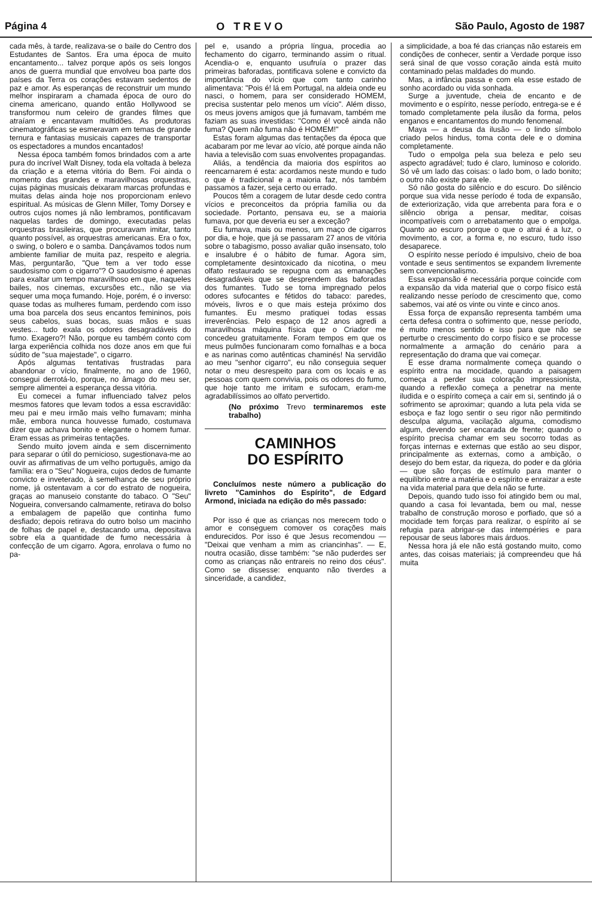Página 4 O TREVO São Paulo, Agosto de 1987
cada mês, à tarde, realizava-se o baile do Centro dos Estudantes de Santos. Era uma época de muito encantamento... talvez porque após os seis longos anos de guerra mundial que envolveu boa parte dos países da Terra os corações estavam sedentos de paz e amor. As esperanças de reconstruir um mundo melhor inspiraram a chamada época de ouro do cinema americano, quando então Hollywood se transformou num celeiro de grandes filmes que atraíam e encantavam multidões. As produtoras cinematográficas se esmeravam em temas de grande ternura e fantasias musicais capazes de transportar os espectadores a mundos encantados!
Nessa época também fomos brindados com a arte pura do incrível Walt Disney, toda ela voltada à beleza da criação e a eterna vitória do Bem. Foi ainda o momento das grandes e maravilhosas orquestras, cujas páginas musicais deixaram marcas profundas e muitas delas ainda hoje nos proporcionam enlevo espiritual. As músicas de Glenn Miller, Tomy Dorsey e outros cujos nomes já não lembramos, pontificavam naquelas tardes de domingo, executadas pelas orquestras brasileiras, que procuravam imitar, tanto quanto possível, as orquestras americanas. Era o fox, o swing, o bolero e o samba. Dançávamos todos num ambiente familiar de muita paz, respeito e alegria. Mas, perguntarão, "Que tem a ver todo esse saudosismo com o cigarro"? O saudosismo é apenas para exaltar um tempo maravilhoso em que, naqueles bailes, nos cinemas, excursões etc., não se via sequer uma moça fumando. Hoje, porém, é o inverso: quase todas as mulheres fumam, perdendo com isso uma boa parcela dos seus encantos femininos, pois seus cabelos, suas bocas, suas mãos e suas vestes... tudo exala os odores desagradáveis do fumo. Exagero?! Não, porque eu também conto com larga experiência colhida nos doze anos em que fui súdito de "sua majestade", o cigarro.
Após algumas tentativas frustradas para abandonar o vício, finalmente, no ano de 1960, consegui derrotá-lo, porque, no âmago do meu ser, sempre alimentei a esperança dessa vitória.
Eu comecei a fumar influenciado talvez pelos mesmos fatores que levam todos a essa escravidão: meu pai e meu irmão mais velho fumavam; minha mãe, embora nunca houvesse fumado, costumava dizer que achava bonito e elegante o homem fumar. Eram essas as primeiras tentações.
Sendo muito jovem ainda e sem discernimento para separar o útil do pernicioso, sugestionava-me ao ouvir as afirmativas de um velho português, amigo da família: era o "Seu" Nogueira, cujos dedos de fumante convicto e inveterado, à semelhança de seu próprio nome, já ostentavam a cor do estrato de nogueira, graças ao manuseio constante do tabaco. O "Seu" Nogueira, conversando calmamente, retirava do bolso a embalagem de papelão que continha fumo desfiado; depois retirava do outro bolso um macinho de folhas de papel e, destacando uma, depositava sobre ela a quantidade de fumo necessária à confecção de um cigarro. Agora, enrolava o fumo no pa-
pel e, usando a própria língua, procedia ao fechamento do cigarro, terminando assim o ritual. Acendia-o e, enquanto usufruía o prazer das primeiras baforadas, pontificava solene e convicto da importância do vício que com tanto carinho alimentava: "Pois é! lá em Portugal, na aldeia onde eu nasci, o homem, para ser considerado HOMEM, precisa sustentar pelo menos um vício". Além disso, os meus jovens amigos que já fumavam, também me faziam as suas investidas: "Como é! você ainda não fuma? Quem não fuma não é HOMEM!"
Estas foram algumas das tentações da época que acabaram por me levar ao vício, até porque ainda não havia a televisão com suas envolventes propagandas.
Aliás, a tendência da maioria dos espíritos ao reencarnarem é esta: acordamos neste mundo e tudo o que é tradicional e a maioria faz, nós também passamos a fazer, seja certo ou errado.
Poucos têm a coragem de lutar desde cedo contra vícios e preconceitos da própria família ou da sociedade. Portanto, pensava eu, se a maioria fumava, por que deveria eu ser a exceção?
Eu fumava, mais ou menos, um maço de cigarros por dia, e hoje, que já se passaram 27 anos de vitória sobre o tabagismo, posso avaliar quão insensato, tolo e insalubre é o hábito de fumar. Agora sim, completamente desintoxicado da nicotina, o meu olfato restaurado se repugna com as emanações desagradáveis que se desprendem das baforadas dos fumantes. Tudo se torna impregnado pelos odores sufocantes e fétidos do tabaco: paredes, móveis, livros e o que mais esteja próximo dos fumantes. Eu mesmo pratiquei todas essas irreverências. Pelo espaço de 12 anos agredi a maravilhosa máquina física que o Criador me concedeu gratuitamente. Foram tempos em que os meus pulmões funcionaram como fornalhas e a boca e as narinas como autênticas chaminés! Na servidão ao meu "senhor cigarro", eu não conseguia sequer notar o meu desrespeito para com os locais e as pessoas com quem convivia, pois os odores do fumo, que hoje tanto me irritam e sufocam, eram-me agradabilíssimos ao olfato pervertido.
(No próximo Trevo terminaremos este trabalho)
CAMINHOS
DO ESPÍRITO
Concluímos neste número a publicação do livreto "Caminhos do Espírito", de Edgard Armond, iniciada na edição do mês passado:
Por isso é que as crianças nos merecem todo o amor e conseguem comover os corações mais endurecidos. Por isso é que Jesus recomendou — "Deixai que venham a mim as criancinhas". — E, noutra ocasião, disse também: "se não puderdes ser como as crianças não entrareis no reino dos céus". Como se dissesse: enquanto não tiverdes a sinceridade, a candidez,
a simplicidade, a boa fé das crianças não estareis em condições de conhecer, sentir a Verdade porque isso será sinal de que vosso coração ainda está muito contaminado pelas maldades do mundo.
Mas, a infância passa e com ela esse estado de sonho acordado ou vida sonhada.
Surge a juventude, cheia de encanto e de movimento e o espírito, nesse período, entrega-se e é tomado completamente pela ilusão da forma, pelos enganos e encantamentos do mundo fenomenal.
Maya — a deusa da ilusão — o lindo símbolo criado pelos hindus, toma conta dele e o domina completamente.
Tudo o empolga pela sua beleza e pelo seu aspecto agradável; tudo é claro, luminoso e colorido. Só vê um lado das coisas: o lado bom, o lado bonito; o outro não existe para ele.
Só não gosta do silêncio e do escuro. Do silêncio porque sua vida nesse período é toda de expansão, de exteriorização, vida que arrebenta para fora e o silêncio obriga a pensar, meditar, coisas incompatíveis com o arrebatamento que o empolga. Quanto ao escuro porque o que o atrai é a luz, o movimento, a cor, a forma e, no escuro, tudo isso desaparece.
O espírito nesse período é impulsivo, cheio de boa vontade e seus sentimentos se expandem livremente sem convencionalismo.
Essa expansão é necessária porque coincide com a expansão da vida material que o corpo físico está realizando nesse período de crescimento que, como sabemos, vai até os vinte ou vinte e cinco anos.
Essa força de expansão representa também uma certa defesa contra o sofrimento que, nesse período, é muito menos sentido e isso para que não se perturbe o crescimento do corpo físico e se processe normalmente a armação do cenário para a representação do drama que vai começar.
E esse drama normalmente começa quando o espírito entra na mocidade, quando a paisagem começa a perder sua coloração impressionista, quando a reflexão começa a penetrar na mente iludida e o espírito começa a cair em si, sentindo já o sofrimento se aproximar; quando a luta pela vida se esboça e faz logo sentir o seu rigor não permitindo desculpa alguma, vacilação alguma, comodismo algum, devendo ser encarada de frente; quando o espírito precisa chamar em seu socorro todas as forças internas e externas que estão ao seu dispor, principalmente as externas, como a ambição, o desejo do bem estar, da riqueza, do poder e da glória — que são forças de estímulo para manter o equilíbrio entre a matéria e o espírito e enraizar a este na vida material para que dela não se furte.
Depois, quando tudo isso foi atingido bem ou mal, quando a casa foi levantada, bem ou mal, nesse trabalho de construção moroso e porfiado, que só a mocidade tem forças para realizar, o espírito aí se refugia para abrigar-se das intempéries e para repousar de seus labores mais árduos.
Nessa hora já ele não está gostando muito, como antes, das coisas materiais; já compreendeu que há muita